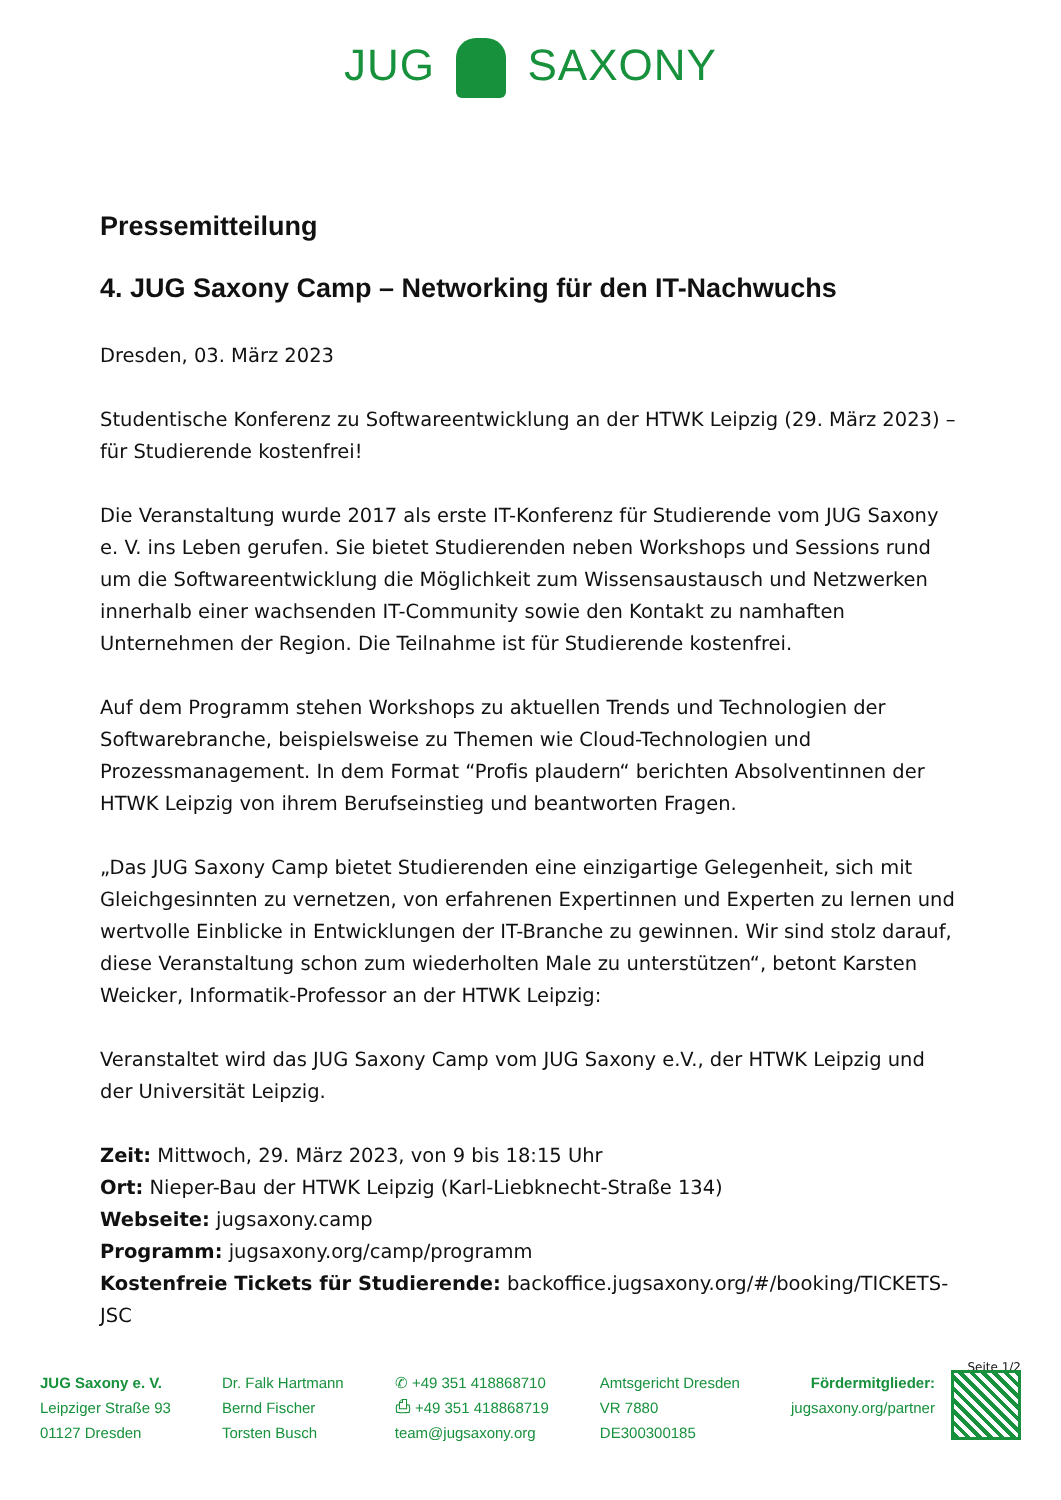JUG SAXONY
Pressemitteilung
4. JUG Saxony Camp – Networking für den IT-Nachwuchs
Dresden, 03. März 2023
Studentische Konferenz zu Softwareentwicklung an der HTWK Leipzig (29. März 2023) – für Studierende kostenfrei!
Die Veranstaltung wurde 2017 als erste IT-Konferenz für Studierende vom JUG Saxony e. V. ins Leben gerufen. Sie bietet Studierenden neben Workshops und Sessions rund um die Softwareentwicklung die Möglichkeit zum Wissensaustausch und Netzwerken innerhalb einer wachsenden IT-Community sowie den Kontakt zu namhaften Unternehmen der Region. Die Teilnahme ist für Studierende kostenfrei.
Auf dem Programm stehen Workshops zu aktuellen Trends und Technologien der Softwarebranche, beispielsweise zu Themen wie Cloud-Technologien und Prozessmanagement. In dem Format “Profis plaudern“ berichten Absolventinnen der HTWK Leipzig von ihrem Berufseinstieg und beantworten Fragen.
„Das JUG Saxony Camp bietet Studierenden eine einzigartige Gelegenheit, sich mit Gleichgesinnten zu vernetzen, von erfahrenen Expertinnen und Experten zu lernen und wertvolle Einblicke in Entwicklungen der IT-Branche zu gewinnen. Wir sind stolz darauf, diese Veranstaltung schon zum wiederholten Male zu unterstützen“, betont Karsten Weicker, Informatik-Professor an der HTWK Leipzig:
Veranstaltet wird das JUG Saxony Camp vom JUG Saxony e.V., der HTWK Leipzig und der Universität Leipzig.
Zeit: Mittwoch, 29. März 2023, von 9 bis 18:15 Uhr
Ort: Nieper-Bau der HTWK Leipzig (Karl-Liebknecht-Straße 134)
Webseite: jugsaxony.camp
Programm: jugsaxony.org/camp/programm
Kostenfreie Tickets für Studierende: backoffice.jugsaxony.org/#/booking/TICKETS-JSC
Seite 1/2
JUG Saxony e. V.
Leipziger Straße 93
01127 Dresden
Dr. Falk Hartmann
Bernd Fischer
Torsten Busch
✆ +49 351 418868710
⎙ +49 351 418868719
team@jugsaxony.org
Amtsgericht Dresden
VR 7880
DE300300185
Fördermitglieder:
jugsaxony.org/partner